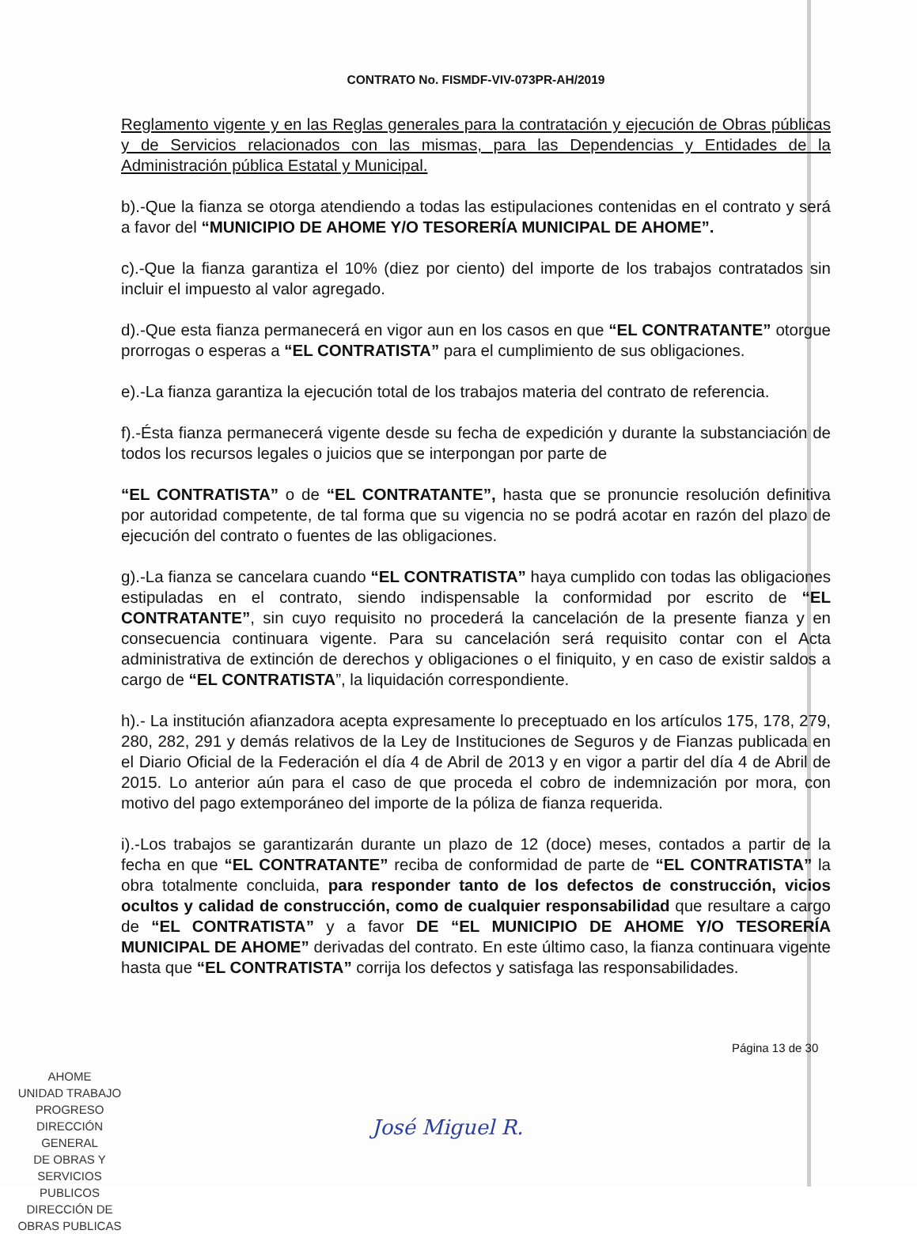CONTRATO No. FISMDF-VIV-073PR-AH/2019
Reglamento vigente y en las Reglas generales para la contratación y ejecución de Obras públicas y de Servicios relacionados con las mismas, para las Dependencias y Entidades de la Administración pública Estatal y Municipal.
b).-Que la fianza se otorga atendiendo a todas las estipulaciones contenidas en el contrato y será a favor del “MUNICIPIO DE AHOME Y/O TESORERÍA MUNICIPAL DE AHOME”.
c).-Que la fianza garantiza el 10% (diez por ciento) del importe de los trabajos contratados sin incluir el impuesto al valor agregado.
d).-Que esta fianza permanecerá en vigor aun en los casos en que “EL CONTRATANTE” otorgue prorrogas o esperas a “EL CONTRATISTA” para el cumplimiento de sus obligaciones.
e).-La fianza garantiza la ejecución total de los trabajos materia del contrato de referencia.
f).-Ésta fianza permanecerá vigente desde su fecha de expedición y durante la substanciación de todos los recursos legales o juicios que se interpongan por parte de
“EL CONTRATISTA” o de “EL CONTRATANTE”, hasta que se pronuncie resolución definitiva por autoridad competente, de tal forma que su vigencia no se podrá acotar en razón del plazo de ejecución del contrato o fuentes de las obligaciones.
g).-La fianza se cancelara cuando “EL CONTRATISTA” haya cumplido con todas las obligaciones estipuladas en el contrato, siendo indispensable la conformidad por escrito de “EL CONTRATANTE”, sin cuyo requisito no procederá la cancelación de la presente fianza y en consecuencia continuara vigente. Para su cancelación será requisito contar con el Acta administrativa de extinción de derechos y obligaciones o el finiquito, y en caso de existir saldos a cargo de “EL CONTRATISTA”, la liquidación correspondiente.
h).- La institución afianzadora acepta expresamente lo preceptuado en los artículos 175, 178, 279, 280, 282, 291 y demás relativos de la Ley de Instituciones de Seguros y de Fianzas publicada en el Diario Oficial de la Federación el día 4 de Abril de 2013 y en vigor a partir del día 4 de Abril de 2015. Lo anterior aún para el caso de que proceda el cobro de indemnización por mora, con motivo del pago extemporáneo del importe de la póliza de fianza requerida.
i).-Los trabajos se garantizarán durante un plazo de 12 (doce) meses, contados a partir de la fecha en que “EL CONTRATANTE” reciba de conformidad de parte de “EL CONTRATISTA” la obra totalmente concluida, para responder tanto de los defectos de construcción, vicios ocultos y calidad de construcción, como de cualquier responsabilidad que resultare a cargo de “EL CONTRATISTA” y a favor DE “EL MUNICIPIO DE AHOME Y/O TESORERÍA MUNICIPAL DE AHOME” derivadas del contrato. En este último caso, la fianza continuara vigente hasta que “EL CONTRATISTA” corrija los defectos y satisfaga las responsabilidades.
Página 13 de 30
AHOME
UNIDAD TRABAJO PROGRESO
DIRECCIÓN GENERAL
DE OBRAS Y
SERVICIOS PUBLICOS
DIRECCIÓN DE
OBRAS PUBLICAS
José Miguel R.